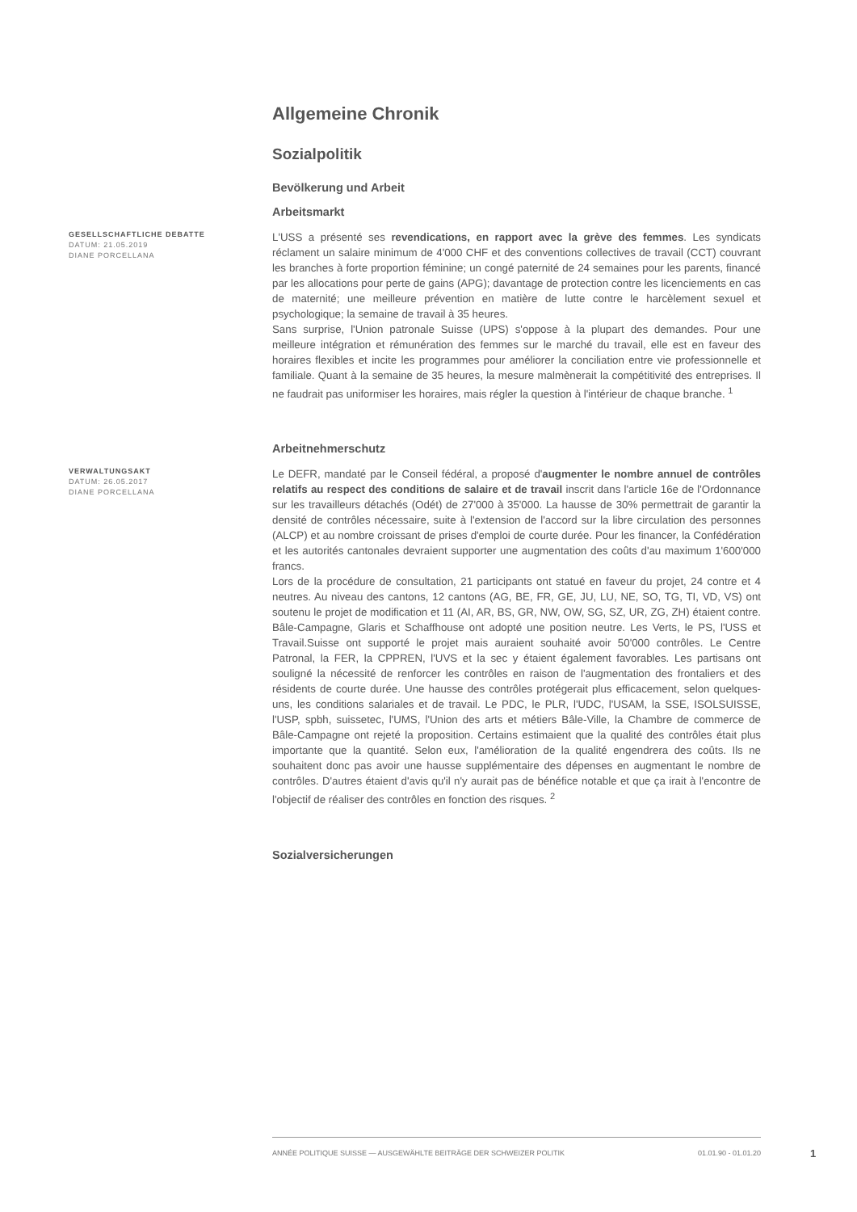Allgemeine Chronik
Sozialpolitik
Bevölkerung und Arbeit
Arbeitsmarkt
GESELLSCHAFTLICHE DEBATTE
DATUM: 21.05.2019
DIANE PORCELLANA
L'USS a présenté ses revendications, en rapport avec la grève des femmes. Les syndicats réclament un salaire minimum de 4'000 CHF et des conventions collectives de travail (CCT) couvrant les branches à forte proportion féminine; un congé paternité de 24 semaines pour les parents, financé par les allocations pour perte de gains (APG); davantage de protection contre les licenciements en cas de maternité; une meilleure prévention en matière de lutte contre le harcèlement sexuel et psychologique; la semaine de travail à 35 heures.
Sans surprise, l'Union patronale Suisse (UPS) s'oppose à la plupart des demandes. Pour une meilleure intégration et rémunération des femmes sur le marché du travail, elle est en faveur des horaires flexibles et incite les programmes pour améliorer la conciliation entre vie professionnelle et familiale. Quant à la semaine de 35 heures, la mesure malmènerait la compétitivité des entreprises. Il ne faudrait pas uniformiser les horaires, mais régler la question à l'intérieur de chaque branche. <sup>1</sup>
Arbeitnehmerschutz
VERWALTUNGSAKT
DATUM: 26.05.2017
DIANE PORCELLANA
Le DEFR, mandaté par le Conseil fédéral, a proposé d'augmenter le nombre annuel de contrôles relatifs au respect des conditions de salaire et de travail inscrit dans l'article 16e de l'Ordonnance sur les travailleurs détachés (Odét) de 27'000 à 35'000. La hausse de 30% permettrait de garantir la densité de contrôles nécessaire, suite à l'extension de l'accord sur la libre circulation des personnes (ALCP) et au nombre croissant de prises d'emploi de courte durée. Pour les financer, la Confédération et les autorités cantonales devraient supporter une augmentation des coûts d'au maximum 1'600'000 francs.
Lors de la procédure de consultation, 21 participants ont statué en faveur du projet, 24 contre et 4 neutres. Au niveau des cantons, 12 cantons (AG, BE, FR, GE, JU, LU, NE, SO, TG, TI, VD, VS) ont soutenu le projet de modification et 11 (AI, AR, BS, GR, NW, OW, SG, SZ, UR, ZG, ZH) étaient contre. Bâle-Campagne, Glaris et Schaffhouse ont adopté une position neutre. Les Verts, le PS, l'USS et Travail.Suisse ont supporté le projet mais auraient souhaité avoir 50'000 contrôles. Le Centre Patronal, la FER, la CPPREN, l'UVS et la sec y étaient également favorables. Les partisans ont souligné la nécessité de renforcer les contrôles en raison de l'augmentation des frontaliers et des résidents de courte durée. Une hausse des contrôles protégerait plus efficacement, selon quelques-uns, les conditions salariales et de travail. Le PDC, le PLR, l'UDC, l'USAM, la SSE, ISOLSUISSE, l'USP, spbh, suissetec, l'UMS, l'Union des arts et métiers Bâle-Ville, la Chambre de commerce de Bâle-Campagne ont rejeté la proposition. Certains estimaient que la qualité des contrôles était plus importante que la quantité. Selon eux, l'amélioration de la qualité engendrera des coûts. Ils ne souhaitent donc pas avoir une hausse supplémentaire des dépenses en augmentant le nombre de contrôles. D'autres étaient d'avis qu'il n'y aurait pas de bénéfice notable et que ça irait à l'encontre de l'objectif de réaliser des contrôles en fonction des risques. <sup>2</sup>
Sozialversicherungen
ANNÉE POLITIQUE SUISSE — AUSGEWÄHLTE BEITRÄGE DER SCHWEIZER POLITIK 01.01.90 - 01.01.20
1